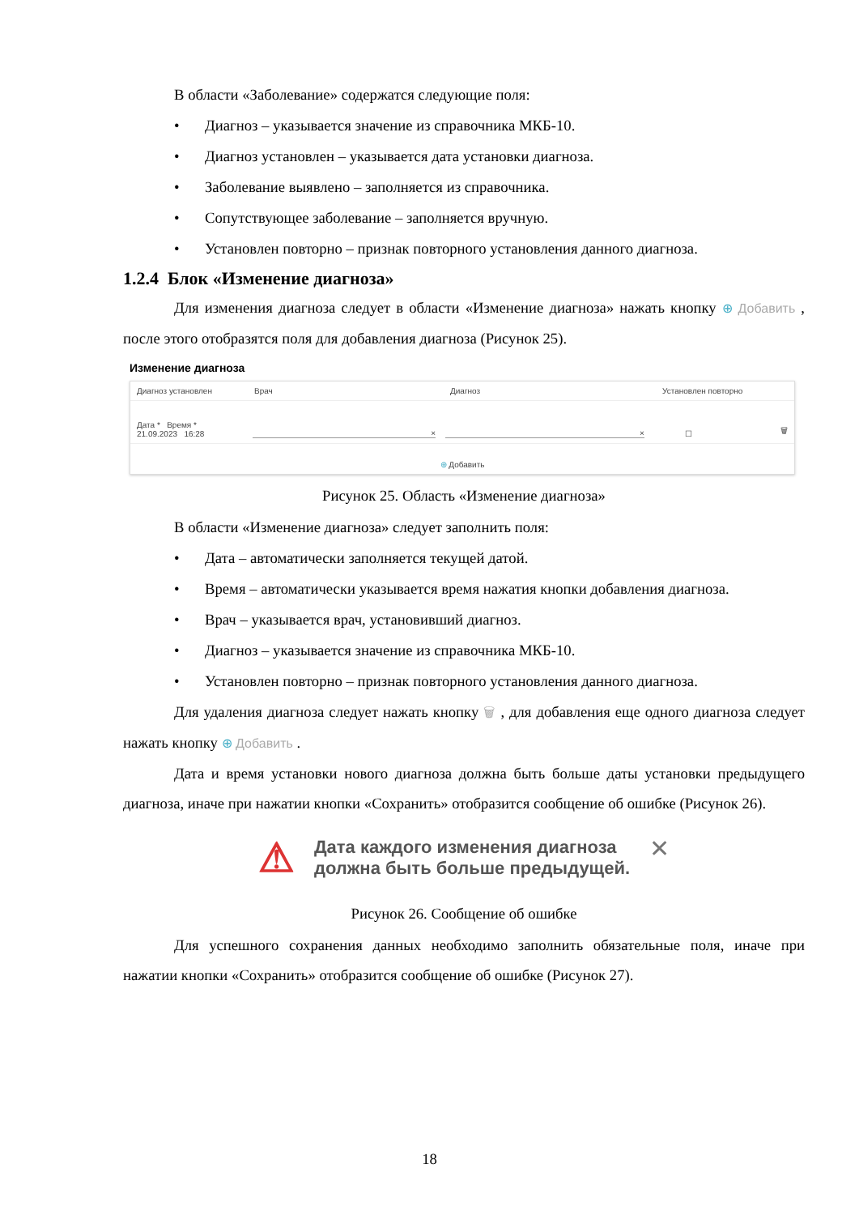В области «Заболевание» содержатся следующие поля:
• Диагноз – указывается значение из справочника МКБ-10.
• Диагноз установлен – указывается дата установки диагноза.
• Заболевание выявлено – заполняется из справочника.
• Сопутствующее заболевание – заполняется вручную.
• Установлен повторно – признак повторного установления данного диагноза.
1.2.4 Блок «Изменение диагноза»
Для изменения диагноза следует в области «Изменение диагноза» нажать кнопку ⊕ Добавить , после этого отобразятся поля для добавления диагноза (Рисунок 25).
Изменение диагноза
Диагноз установлен Врач Диагноз Установлен повторно
Дата * Время *
21.09.2023 16:28 × × ☐ 🗑
⊕ Добавить
Рисунок 25. Область «Изменение диагноза»
В области «Изменение диагноза» следует заполнить поля:
• Дата – автоматически заполняется текущей датой.
• Время – автоматически указывается время нажатия кнопки добавления диагноза.
• Врач – указывается врач, установивший диагноз.
• Диагноз – указывается значение из справочника МКБ-10.
• Установлен повторно – признак повторного установления данного диагноза.
Для удаления диагноза следует нажать кнопку 🗑 , для добавления еще одного диагноза следует нажать кнопку ⊕ Добавить .
Дата и время установки нового диагноза должна быть больше даты установки предыдущего диагноза, иначе при нажатии кнопки «Сохранить» отобразится сообщение об ошибке (Рисунок 26).
⚠
Дата каждого изменения диагноза
должна быть больше предыдущей.
✕
Рисунок 26. Сообщение об ошибке
Для успешного сохранения данных необходимо заполнить обязательные поля, иначе при нажатии кнопки «Сохранить» отобразится сообщение об ошибке (Рисунок 27).
18